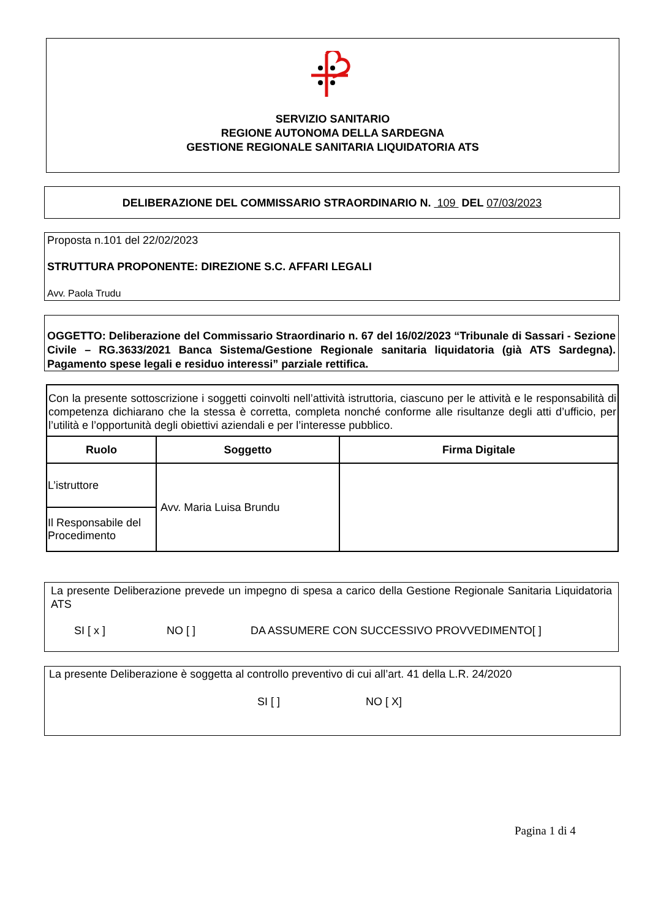SERVIZIO SANITARIO
REGIONE AUTONOMA DELLA SARDEGNA
GESTIONE REGIONALE SANITARIA LIQUIDATORIA ATS
DELIBERAZIONE DEL COMMISSARIO STRAORDINARIO N. 109 DEL 07/03/2023
Proposta n.101 del 22/02/2023
STRUTTURA PROPONENTE: DIREZIONE S.C. AFFARI LEGALI
Avv. Paola Trudu
OGGETTO: Deliberazione del Commissario Straordinario n. 67 del 16/02/2023 “Tribunale di Sassari - Sezione Civile – RG.3633/2021 Banca Sistema/Gestione Regionale sanitaria liquidatoria (già ATS Sardegna). Pagamento spese legali e residuo interessi” parziale rettifica.
| Con la presente sottoscrizione i soggetti coinvolti nell’attività istruttoria, ciascuno per le attività e le responsabilità di competenza dichiarano che la stessa è corretta, completa nonché conforme alle risultanze degli atti d’ufficio, per l’utilità e l’opportunità degli obiettivi aziendali e per l’interesse pubblico. | | |
| Ruolo | Soggetto | Firma Digitale |
| L’istruttore | Avv. Maria Luisa Brundu | |
| Il Responsabile del Procedimento | | |
La presente Deliberazione prevede un impegno di spesa a carico della Gestione Regionale Sanitaria Liquidatoria ATS
SI [ x ] NO [ ] DA ASSUMERE CON SUCCESSIVO PROVVEDIMENTO[ ]
La presente Deliberazione è soggetta al controllo preventivo di cui all’art. 41 della L.R. 24/2020
SI [ ] NO [ X]
Pagina 1 di 4